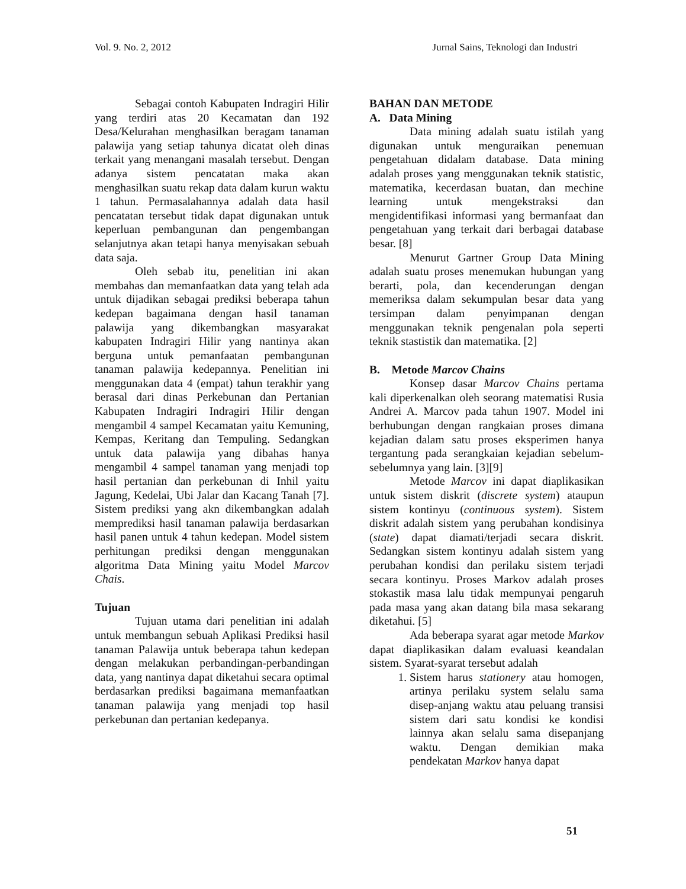Vol. 9. No. 2, 2012 Jurnal Sains, Teknologi dan Industri
Sebagai contoh Kabupaten Indragiri Hilir yang terdiri atas 20 Kecamatan dan 192 Desa/Kelurahan menghasilkan beragam tanaman palawija yang setiap tahunya dicatat oleh dinas terkait yang menangani masalah tersebut. Dengan adanya sistem pencatatan maka akan menghasilkan suatu rekap data dalam kurun waktu 1 tahun. Permasalahannya adalah data hasil pencatatan tersebut tidak dapat digunakan untuk keperluan pembangunan dan pengembangan selanjutnya akan tetapi hanya menyisakan sebuah data saja.
Oleh sebab itu, penelitian ini akan membahas dan memanfaatkan data yang telah ada untuk dijadikan sebagai prediksi beberapa tahun kedepan bagaimana dengan hasil tanaman palawija yang dikembangkan masyarakat kabupaten Indragiri Hilir yang nantinya akan berguna untuk pemanfaatan pembangunan tanaman palawija kedepannya. Penelitian ini menggunakan data 4 (empat) tahun terakhir yang berasal dari dinas Perkebunan dan Pertanian Kabupaten Indragiri Indragiri Hilir dengan mengambil 4 sampel Kecamatan yaitu Kemuning, Kempas, Keritang dan Tempuling. Sedangkan untuk data palawija yang dibahas hanya mengambil 4 sampel tanaman yang menjadi top hasil pertanian dan perkebunan di Inhil yaitu Jagung, Kedelai, Ubi Jalar dan Kacang Tanah [7]. Sistem prediksi yang akn dikembangkan adalah memprediksi hasil tanaman palawija berdasarkan hasil panen untuk 4 tahun kedepan. Model sistem perhitungan prediksi dengan menggunakan algoritma Data Mining yaitu Model Marcov Chais.
Tujuan
Tujuan utama dari penelitian ini adalah untuk membangun sebuah Aplikasi Prediksi hasil tanaman Palawija untuk beberapa tahun kedepan dengan melakukan perbandingan-perbandingan data, yang nantinya dapat diketahui secara optimal berdasarkan prediksi bagaimana memanfaatkan tanaman palawija yang menjadi top hasil perkebunan dan pertanian kedepanya.
BAHAN DAN METODE
A. Data Mining
Data mining adalah suatu istilah yang digunakan untuk menguraikan penemuan pengetahuan didalam database. Data mining adalah proses yang menggunakan teknik statistic, matematika, kecerdasan buatan, dan mechine learning untuk mengekstraksi dan mengidentifikasi informasi yang bermanfaat dan pengetahuan yang terkait dari berbagai database besar. [8]
Menurut Gartner Group Data Mining adalah suatu proses menemukan hubungan yang berarti, pola, dan kecenderungan dengan memeriksa dalam sekumpulan besar data yang tersimpan dalam penyimpanan dengan menggunakan teknik pengenalan pola seperti teknik stastistik dan matematika. [2]
B. Metode Marcov Chains
Konsep dasar Marcov Chains pertama kali diperkenalkan oleh seorang matematisi Rusia Andrei A. Marcov pada tahun 1907. Model ini berhubungan dengan rangkaian proses dimana kejadian dalam satu proses eksperimen hanya tergantung pada serangkaian kejadian sebelum-sebelumnya yang lain. [3][9]
Metode Marcov ini dapat diaplikasikan untuk sistem diskrit (discrete system) ataupun sistem kontinyu (continuous system). Sistem diskrit adalah sistem yang perubahan kondisinya (state) dapat diamati/terjadi secara diskrit. Sedangkan sistem kontinyu adalah sistem yang perubahan kondisi dan perilaku sistem terjadi secara kontinyu. Proses Markov adalah proses stokastik masa lalu tidak mempunyai pengaruh pada masa yang akan datang bila masa sekarang diketahui. [5]
Ada beberapa syarat agar metode Markov dapat diaplikasikan dalam evaluasi keandalan sistem. Syarat-syarat tersebut adalah
1. Sistem harus stationery atau homogen, artinya perilaku system selalu sama disep-anjang waktu atau peluang transisi sistem dari satu kondisi ke kondisi lainnya akan selalu sama disepanjang waktu. Dengan demikian maka pendekatan Markov hanya dapat
51